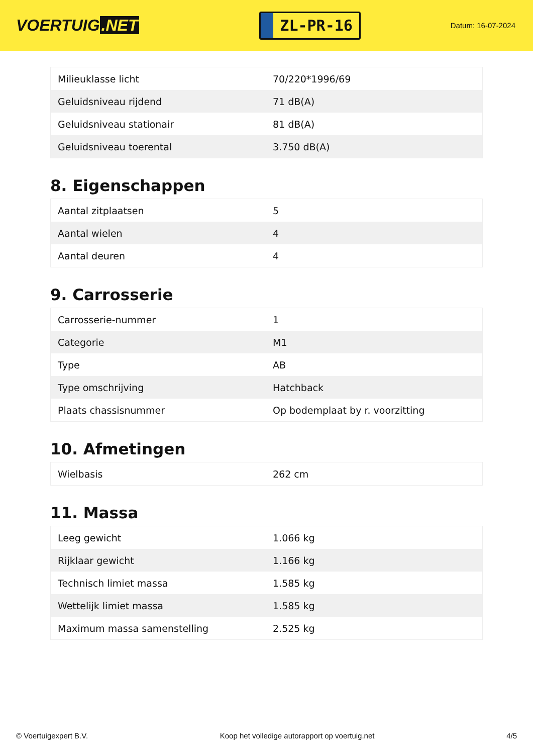VOERTUIG.NET
ZL-PR-16
Datum: 16-07-2024
| Milieuklasse licht | 70/220*1996/69 |
| Geluidsniveau rijdend | 71 dB(A) |
| Geluidsniveau stationair | 81 dB(A) |
| Geluidsniveau toerental | 3.750 dB(A) |
8. Eigenschappen
| Aantal zitplaatsen | 5 |
| Aantal wielen | 4 |
| Aantal deuren | 4 |
9. Carrosserie
| Carrosserie-nummer | 1 |
| Categorie | M1 |
| Type | AB |
| Type omschrijving | Hatchback |
| Plaats chassisnummer | Op bodemplaat by r. voorzitting |
10. Afmetingen
| Wielbasis | 262 cm |
11. Massa
| Leeg gewicht | 1.066 kg |
| Rijklaar gewicht | 1.166 kg |
| Technisch limiet massa | 1.585 kg |
| Wettelijk limiet massa | 1.585 kg |
| Maximum massa samenstelling | 2.525 kg |
© Voertuigexpert B.V. Koop het volledige autorapport op voertuig.net 4/5